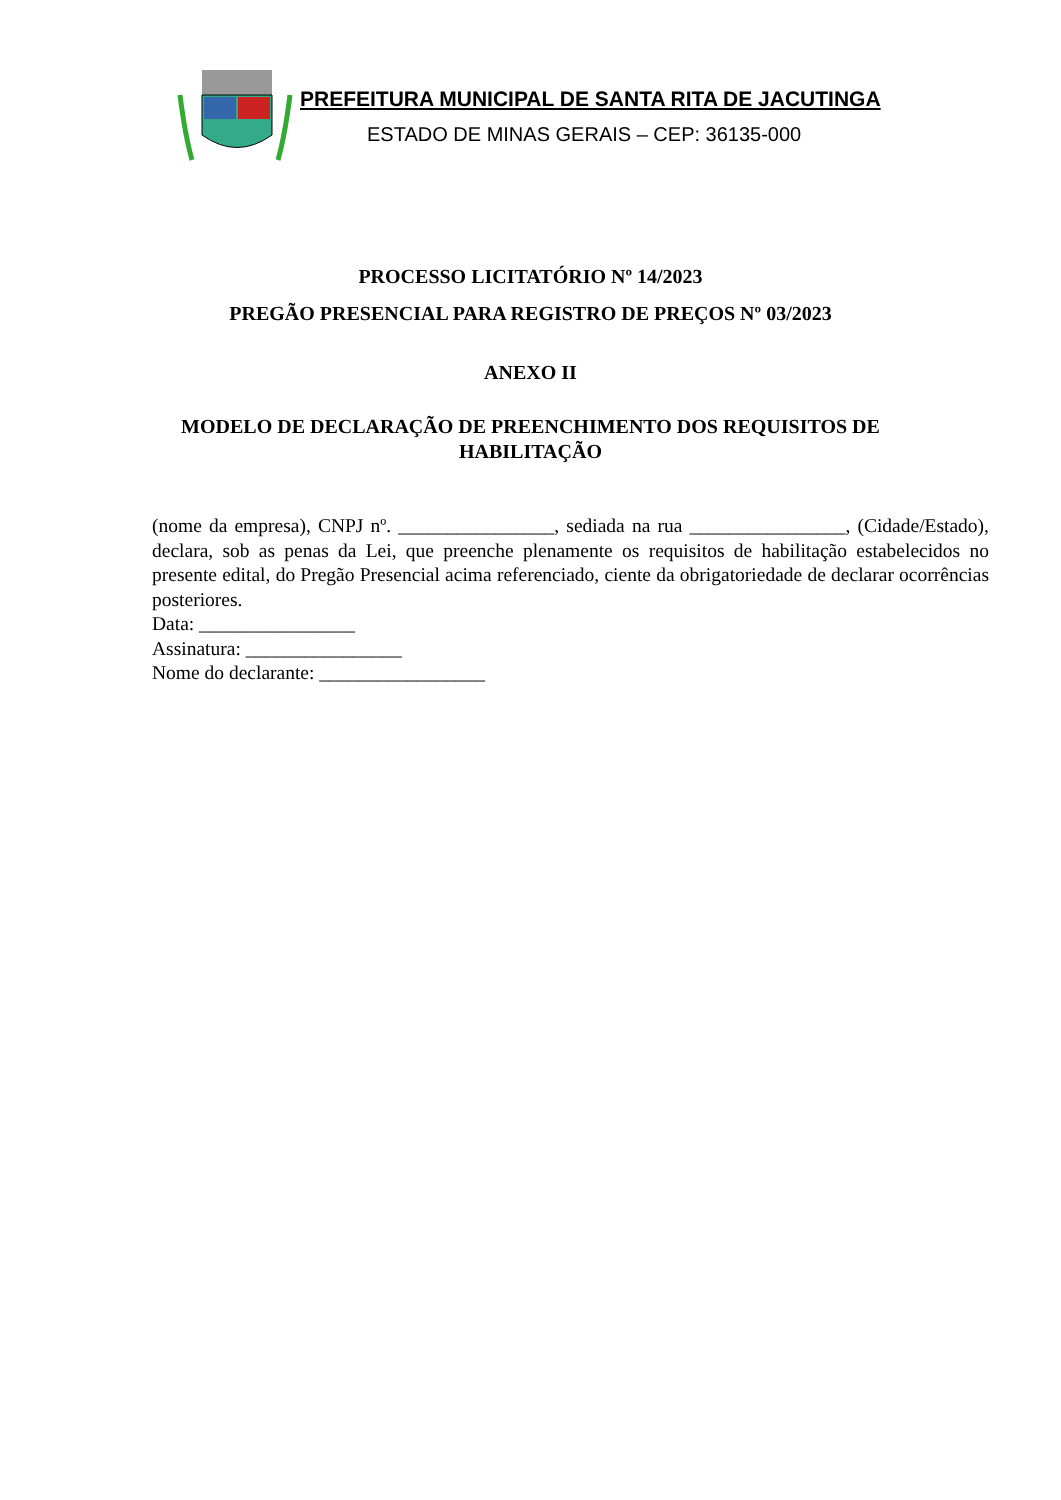PREFEITURA MUNICIPAL DE SANTA RITA DE JACUTINGA
ESTADO DE MINAS GERAIS – CEP: 36135-000
PROCESSO LICITATÓRIO Nº 14/2023
PREGÃO PRESENCIAL PARA REGISTRO DE PREÇOS Nº 03/2023
ANEXO II
MODELO DE DECLARAÇÃO DE PREENCHIMENTO DOS REQUISITOS DE
HABILITAÇÃO
(nome da empresa), CNPJ nº. ________________, sediada na rua ________________, (Cidade/Estado), declara, sob as penas da Lei, que preenche plenamente os requisitos de habilitação estabelecidos no presente edital, do Pregão Presencial acima referenciado, ciente da obrigatoriedade de declarar ocorrências posteriores.
Data: ________________
Assinatura: ________________
Nome do declarante: _________________